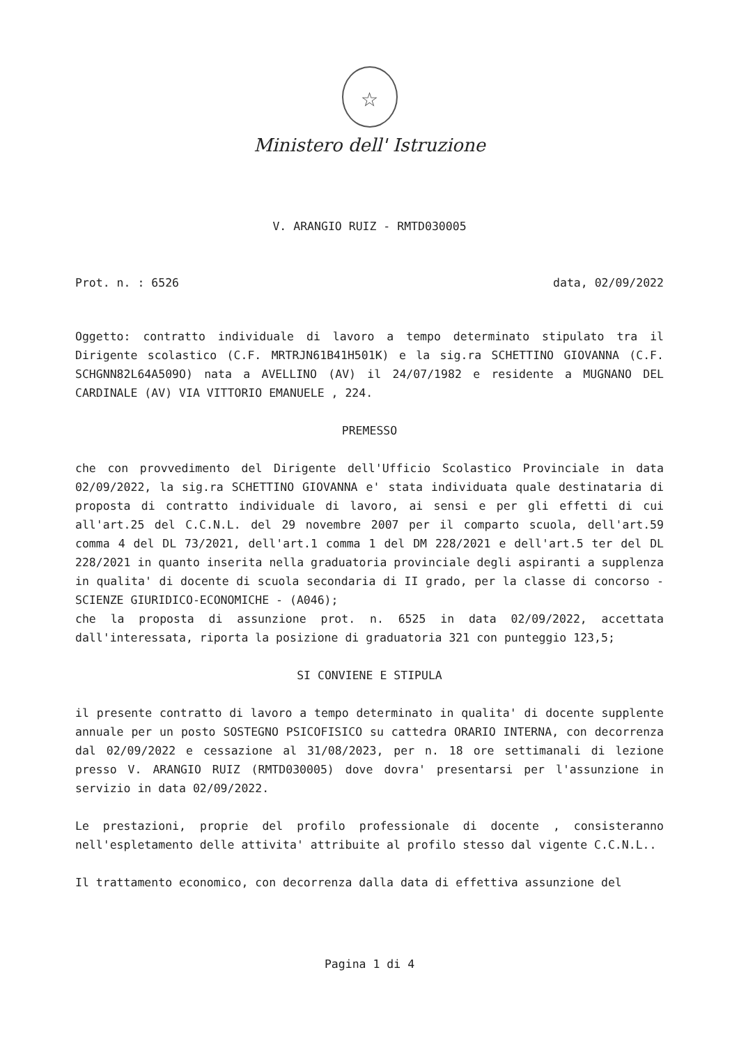☆
Ministero dell' Istruzione
V. ARANGIO RUIZ - RMTD030005
Prot. n. : 6526 data, 02/09/2022
Oggetto: contratto individuale di lavoro a tempo determinato stipulato tra il Dirigente scolastico (C.F. MRTRJN61B41H501K) e la sig.ra SCHETTINO GIOVANNA (C.F. SCHGNN82L64A509O) nata a AVELLINO (AV) il 24/07/1982 e residente a MUGNANO DEL CARDINALE (AV) VIA VITTORIO EMANUELE , 224.
PREMESSO
che con provvedimento del Dirigente dell'Ufficio Scolastico Provinciale in data 02/09/2022, la sig.ra SCHETTINO GIOVANNA e' stata individuata quale destinataria di proposta di contratto individuale di lavoro, ai sensi e per gli effetti di cui all'art.25 del C.C.N.L. del 29 novembre 2007 per il comparto scuola, dell'art.59 comma 4 del DL 73/2021, dell'art.1 comma 1 del DM 228/2021 e dell'art.5 ter del DL 228/2021 in quanto inserita nella graduatoria provinciale degli aspiranti a supplenza in qualita' di docente di scuola secondaria di II grado, per la classe di concorso - SCIENZE GIURIDICO-ECONOMICHE - (A046);
che la proposta di assunzione prot. n. 6525 in data 02/09/2022, accettata dall'interessata, riporta la posizione di graduatoria 321 con punteggio 123,5;
SI CONVIENE E STIPULA
il presente contratto di lavoro a tempo determinato in qualita' di docente supplente annuale per un posto SOSTEGNO PSICOFISICO su cattedra ORARIO INTERNA, con decorrenza dal 02/09/2022 e cessazione al 31/08/2023, per n. 18 ore settimanali di lezione presso V. ARANGIO RUIZ (RMTD030005) dove dovra' presentarsi per l'assunzione in servizio in data 02/09/2022.
Le prestazioni, proprie del profilo professionale di docente , consisteranno nell'espletamento delle attivita' attribuite al profilo stesso dal vigente C.C.N.L..
Il trattamento economico, con decorrenza dalla data di effettiva assunzione del
Pagina 1 di 4